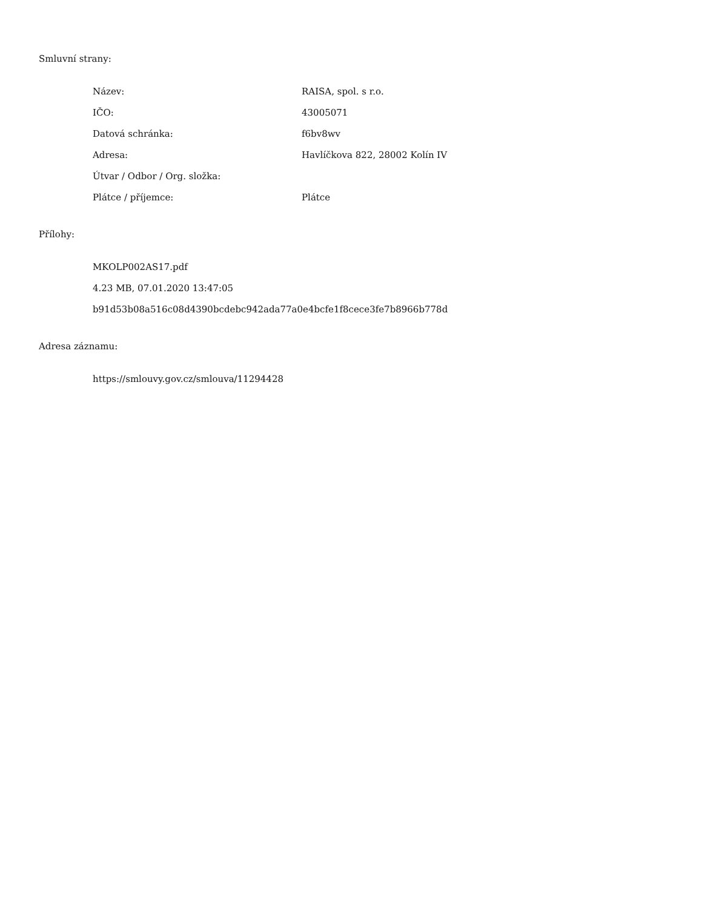Smluvní strany:
| Název: | RAISA, spol. s r.o. |
| IČO: | 43005071 |
| Datová schránka: | f6bv8wv |
| Adresa: | Havlíčkova 822, 28002 Kolín IV |
| Útvar / Odbor / Org. složka: | |
| Plátce / příjemce: | Plátce |
Přílohy:
MKOLP002AS17.pdf
4.23 MB, 07.01.2020 13:47:05
b91d53b08a516c08d4390bcdebc942ada77a0e4bcfe1f8cece3fe7b8966b778d
Adresa záznamu:
https://smlouvy.gov.cz/smlouva/11294428